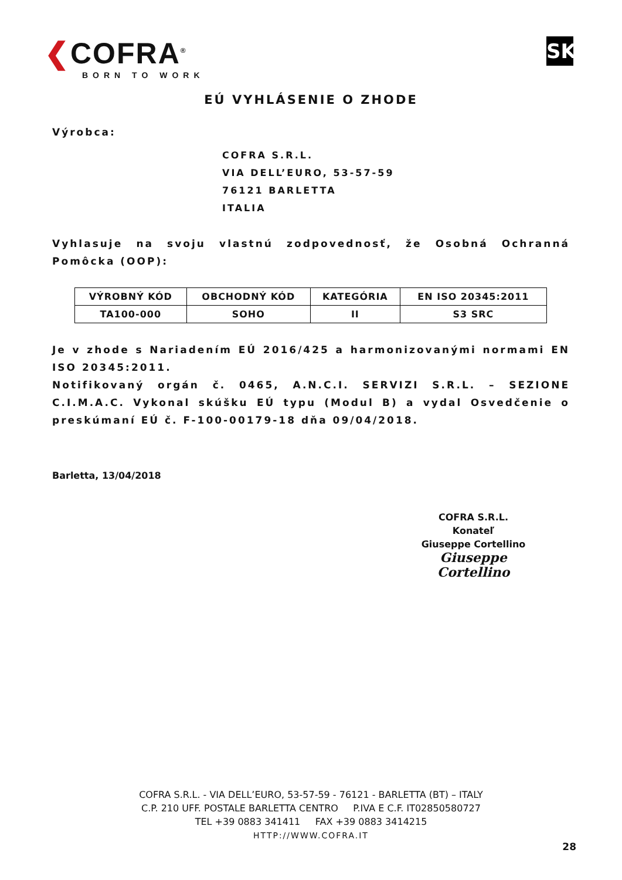❮COFRA<sup>®</sup>
BORN TO WORK
SK
EÚ VYHLÁSENIE O ZHODE
Výrobca:
COFRA S.R.L.
VIA DELL’EURO, 53-57-59
76121 BARLETTA
ITALIA
Vyhlasuje na svoju vlastnú zodpovednosť, že Osobná Ochranná Pomôcka (OOP):
| VÝROBNÝ KÓD | OBCHODNÝ KÓD | KATEGÓRIA | EN ISO 20345:2011 |
| --- | --- | --- | --- |
| TA100-000 | SOHO | II | S3 SRC |
Je v zhode s Nariadením EÚ 2016/425 a harmonizovanými normami EN ISO 20345:2011.
Notifikovaný orgán č. 0465, A.N.C.I. SERVIZI S.R.L. – SEZIONE C.I.M.A.C. Vykonal skúšku EÚ typu (Modul B) a vydal Osvedčenie o preskúmaní EÚ č. F-100-00179-18 dňa 09/04/2018.
Barletta, 13/04/2018
COFRA S.R.L.
Konateľ
Giuseppe Cortellino
Giuseppe Cortellino
COFRA S.R.L. - VIA DELL’EURO, 53-57-59 - 76121 - BARLETTA (BT) – ITALY
C.P. 210 UFF. POSTALE BARLETTA CENTRO P.IVA E C.F. IT02850580727
TEL +39 0883 341411 FAX +39 0883 3414215
HTTP://WWW.COFRA.IT
28